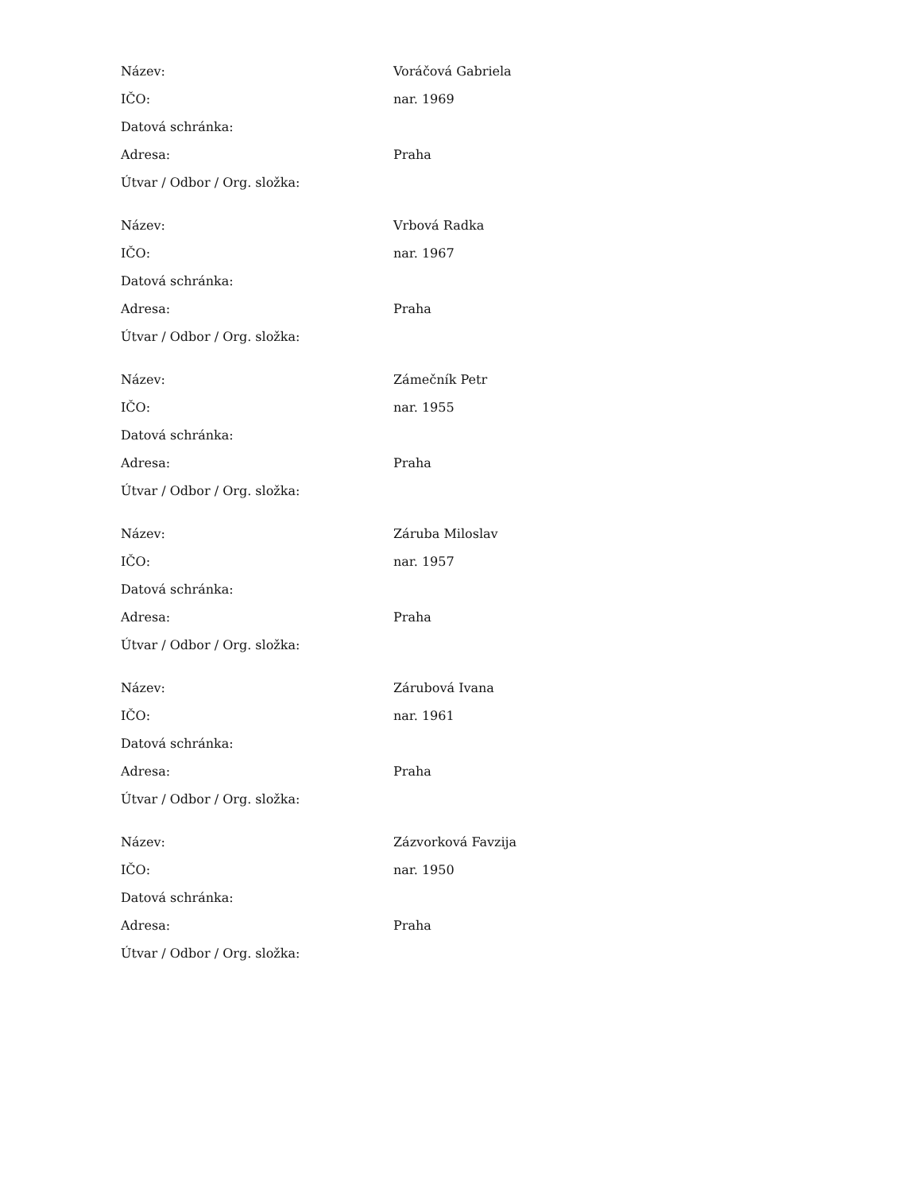| Název: | Voráčová Gabriela |
| IČO: | nar. 1969 |
| Datová schránka: | |
| Adresa: | Praha |
| Útvar / Odbor / Org. složka: | |
| Název: | Vrbová Radka |
| IČO: | nar. 1967 |
| Datová schránka: | |
| Adresa: | Praha |
| Útvar / Odbor / Org. složka: | |
| Název: | Zámečník Petr |
| IČO: | nar. 1955 |
| Datová schránka: | |
| Adresa: | Praha |
| Útvar / Odbor / Org. složka: | |
| Název: | Záruba Miloslav |
| IČO: | nar. 1957 |
| Datová schránka: | |
| Adresa: | Praha |
| Útvar / Odbor / Org. složka: | |
| Název: | Zárubová Ivana |
| IČO: | nar. 1961 |
| Datová schránka: | |
| Adresa: | Praha |
| Útvar / Odbor / Org. složka: | |
| Název: | Zázvorková Favzija |
| IČO: | nar. 1950 |
| Datová schránka: | |
| Adresa: | Praha |
| Útvar / Odbor / Org. složka: | |